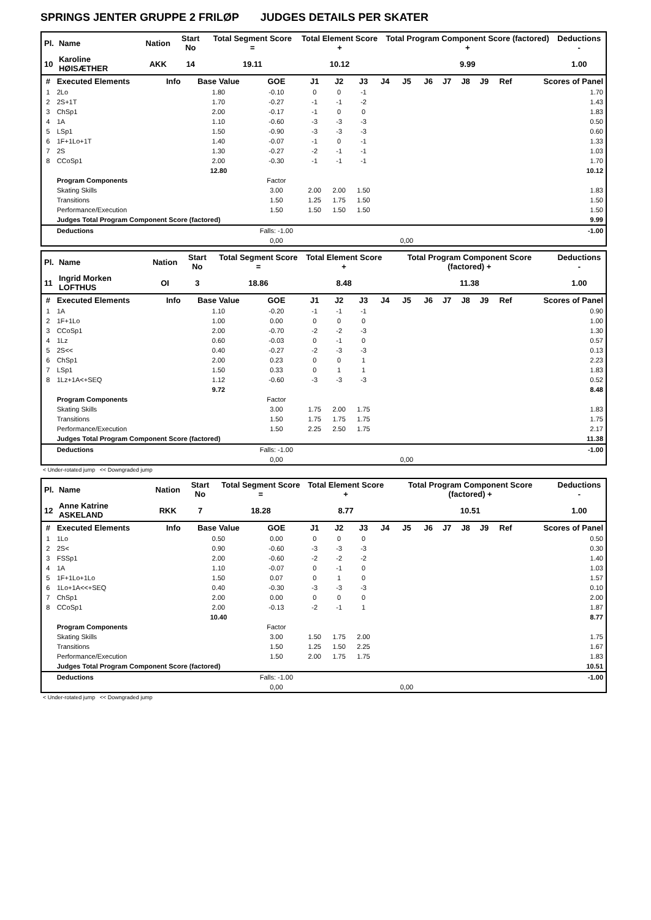SPRINGS JENTER GRUPPE 2 FRILØP JUDGES DETAILS PER SKATER
| Pl. | Name | Nation | Start No | Total Segment Score = | Total Element Score + | Total Program Component Score (factored) + | Deductions - |
| 10 | Karoline HØISÆTHER | AKK | 14 | 19.11 | 10.12 | 9.99 | 1.00 |
| # | Executed Elements | Info | Base Value | GOE | J1 | J2 | J3 | J4 | J5 | J6 | J7 | J8 | J9 | Ref | Scores of Panel |
| --- | --- | --- | --- | --- | --- | --- | --- | --- | --- | --- | --- | --- | --- | --- | --- |
| 1 | 2Lo | | 1.80 | -0.10 | 0 | 0 | -1 | | | | | | | | 1.70 |
| 2 | 2S+1T | | 1.70 | -0.27 | -1 | -1 | -2 | | | | | | | | 1.43 |
| 3 | ChSp1 | | 2.00 | -0.17 | -1 | 0 | 0 | | | | | | | | 1.83 |
| 4 | 1A | | 1.10 | -0.60 | -3 | -3 | -3 | | | | | | | | 0.50 |
| 5 | LSp1 | | 1.50 | -0.90 | -3 | -3 | -3 | | | | | | | | 0.60 |
| 6 | 1F+1Lo+1T | | 1.40 | -0.07 | -1 | 0 | -1 | | | | | | | | 1.33 |
| 7 | 2S | | 1.30 | -0.27 | -2 | -1 | -1 | | | | | | | | 1.03 |
| 8 | CCoSp1 | | 2.00 | -0.30 | -1 | -1 | -1 | | | | | | | | 1.70 |
| | | | 12.80 | | | | | | | | | | | | 10.12 |
| | Program Components | | | Factor | | | | | | | | | | | |
| | Skating Skills | | | 3.00 | 2.00 | 2.00 | 1.50 | | | | | | | | 1.83 |
| | Transitions | | | 1.50 | 1.25 | 1.75 | 1.50 | | | | | | | | 1.50 |
| | Performance/Execution | | | 1.50 | 1.50 | 1.50 | 1.50 | | | | | | | | 1.50 |
| | Judges Total Program Component Score (factored) | | | | | | | | | | | | | | 9.99 |
| | Deductions | | | Falls: -1.00 | | | | | | | | | | | -1.00 |
| | | | | 0,00 | | | | | 0,00 | | | | | | |
| Pl. | Name | Nation | Start No | Total Segment Score = | Total Element Score + | Total Program Component Score (factored) + | Deductions - |
| 11 | Ingrid Morken LOFTHUS | OI | 3 | 18.86 | 8.48 | 11.38 | 1.00 |
| # | Executed Elements | Info | Base Value | GOE | J1 | J2 | J3 | J4 | J5 | J6 | J7 | J8 | J9 | Ref | Scores of Panel |
| --- | --- | --- | --- | --- | --- | --- | --- | --- | --- | --- | --- | --- | --- | --- | --- |
| 1 | 1A | | 1.10 | -0.20 | -1 | -1 | -1 | | | | | | | | 0.90 |
| 2 | 1F+1Lo | | 1.00 | 0.00 | 0 | 0 | 0 | | | | | | | | 1.00 |
| 3 | CCoSp1 | | 2.00 | -0.70 | -2 | -2 | -3 | | | | | | | | 1.30 |
| 4 | 1Lz | | 0.60 | -0.03 | 0 | -1 | 0 | | | | | | | | 0.57 |
| 5 | 2S<< | | 0.40 | -0.27 | -2 | -3 | -3 | | | | | | | | 0.13 |
| 6 | ChSp1 | | 2.00 | 0.23 | 0 | 0 | 1 | | | | | | | | 2.23 |
| 7 | LSp1 | | 1.50 | 0.33 | 0 | 1 | 1 | | | | | | | | 1.83 |
| 8 | 1Lz+1A<+SEQ | | 1.12 | -0.60 | -3 | -3 | -3 | | | | | | | | 0.52 |
| | | | 9.72 | | | | | | | | | | | | 8.48 |
| | Program Components | | | Factor | | | | | | | | | | | |
| | Skating Skills | | | 3.00 | 1.75 | 2.00 | 1.75 | | | | | | | | 1.83 |
| | Transitions | | | 1.50 | 1.75 | 1.75 | 1.75 | | | | | | | | 1.75 |
| | Performance/Execution | | | 1.50 | 2.25 | 2.50 | 1.75 | | | | | | | | 2.17 |
| | Judges Total Program Component Score (factored) | | | | | | | | | | | | | | 11.38 |
| | Deductions | | | Falls: -1.00 | | | | | | | | | | | -1.00 |
| | | | | 0,00 | | | | | 0,00 | | | | | | |
< Under-rotated jump << Downgraded jump
| Pl. | Name | Nation | Start No | Total Segment Score = | Total Element Score + | Total Program Component Score (factored) + | Deductions - |
| 12 | Anne Katrine ASKELAND | RKK | 7 | 18.28 | 8.77 | 10.51 | 1.00 |
| # | Executed Elements | Info | Base Value | GOE | J1 | J2 | J3 | J4 | J5 | J6 | J7 | J8 | J9 | Ref | Scores of Panel |
| --- | --- | --- | --- | --- | --- | --- | --- | --- | --- | --- | --- | --- | --- | --- | --- |
| 1 | 1Lo | | 0.50 | 0.00 | 0 | 0 | 0 | | | | | | | | 0.50 |
| 2 | 2S< | | 0.90 | -0.60 | -3 | -3 | -3 | | | | | | | | 0.30 |
| 3 | FSSp1 | | 2.00 | -0.60 | -2 | -2 | -2 | | | | | | | | 1.40 |
| 4 | 1A | | 1.10 | -0.07 | 0 | -1 | 0 | | | | | | | | 1.03 |
| 5 | 1F+1Lo+1Lo | | 1.50 | 0.07 | 0 | 1 | 0 | | | | | | | | 1.57 |
| 6 | 1Lo+1A<<+SEQ | | 0.40 | -0.30 | -3 | -3 | -3 | | | | | | | | 0.10 |
| 7 | ChSp1 | | 2.00 | 0.00 | 0 | 0 | 0 | | | | | | | | 2.00 |
| 8 | CCoSp1 | | 2.00 | -0.13 | -2 | -1 | 1 | | | | | | | | 1.87 |
| | | | 10.40 | | | | | | | | | | | | 8.77 |
| | Program Components | | | Factor | | | | | | | | | | | |
| | Skating Skills | | | 3.00 | 1.50 | 1.75 | 2.00 | | | | | | | | 1.75 |
| | Transitions | | | 1.50 | 1.25 | 1.50 | 2.25 | | | | | | | | 1.67 |
| | Performance/Execution | | | 1.50 | 2.00 | 1.75 | 1.75 | | | | | | | | 1.83 |
| | Judges Total Program Component Score (factored) | | | | | | | | | | | | | | 10.51 |
| | Deductions | | | Falls: -1.00 | | | | | | | | | | | -1.00 |
| | | | | 0,00 | | | | | 0,00 | | | | | | |
< Under-rotated jump << Downgraded jump